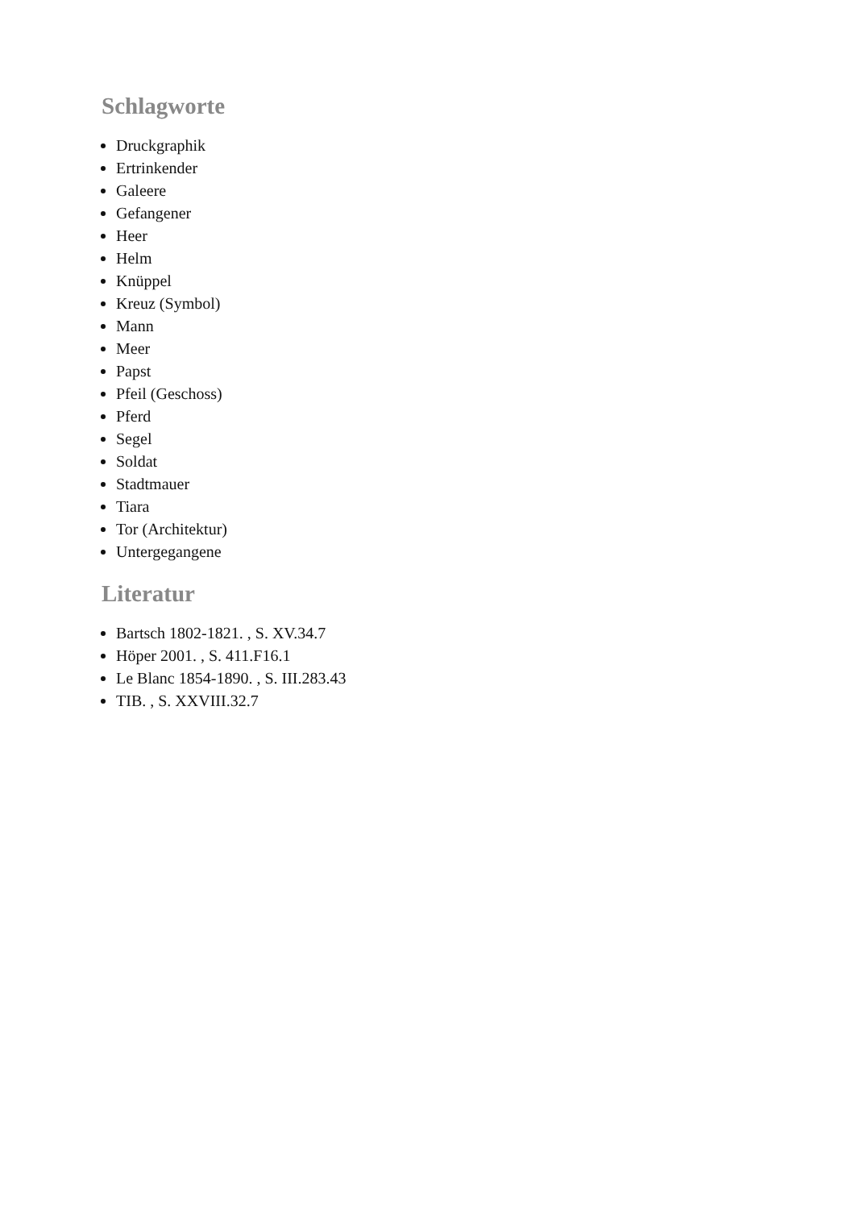Schlagworte
Druckgraphik
Ertrinkender
Galeere
Gefangener
Heer
Helm
Knüppel
Kreuz (Symbol)
Mann
Meer
Papst
Pfeil (Geschoss)
Pferd
Segel
Soldat
Stadtmauer
Tiara
Tor (Architektur)
Untergegangene
Literatur
Bartsch 1802-1821. , S. XV.34.7
Höper 2001. , S. 411.F16.1
Le Blanc 1854-1890. , S. III.283.43
TIB. , S. XXVIII.32.7